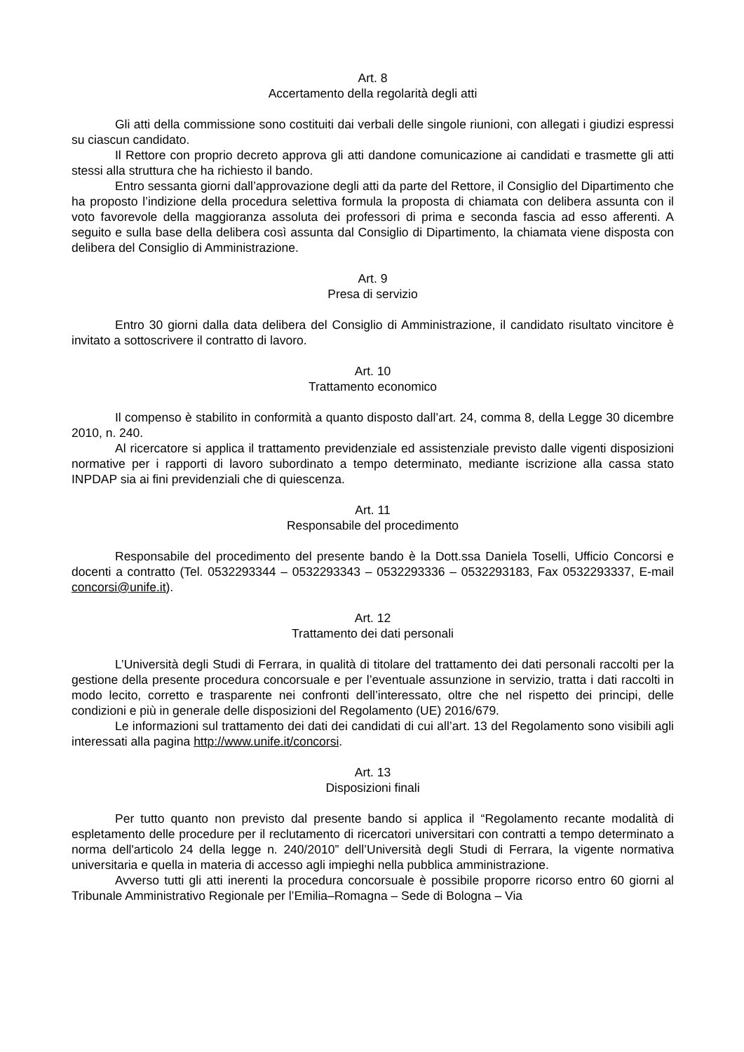Art. 8
Accertamento della regolarità degli atti
Gli atti della commissione sono costituiti dai verbali delle singole riunioni, con allegati i giudizi espressi su ciascun candidato.
Il Rettore con proprio decreto approva gli atti dandone comunicazione ai candidati e trasmette gli atti stessi alla struttura che ha richiesto il bando.
Entro sessanta giorni dall’approvazione degli atti da parte del Rettore, il Consiglio del Dipartimento che ha proposto l’indizione della procedura selettiva formula la proposta di chiamata con delibera assunta con il voto favorevole della maggioranza assoluta dei professori di prima e seconda fascia ad esso afferenti. A seguito e sulla base della delibera così assunta dal Consiglio di Dipartimento, la chiamata viene disposta con delibera del Consiglio di Amministrazione.
Art. 9
Presa di servizio
Entro 30 giorni dalla data delibera del Consiglio di Amministrazione, il candidato risultato vincitore è invitato a sottoscrivere il contratto di lavoro.
Art. 10
Trattamento economico
Il compenso è stabilito in conformità a quanto disposto dall’art. 24, comma 8, della Legge 30 dicembre 2010, n. 240.
Al ricercatore si applica il trattamento previdenziale ed assistenziale previsto dalle vigenti disposizioni normative per i rapporti di lavoro subordinato a tempo determinato, mediante iscrizione alla cassa stato INPDAP sia ai fini previdenziali che di quiescenza.
Art. 11
Responsabile del procedimento
Responsabile del procedimento del presente bando è la Dott.ssa Daniela Toselli, Ufficio Concorsi e docenti a contratto (Tel. 0532293344 – 0532293343 – 0532293336 – 0532293183, Fax 0532293337, E-mail concorsi@unife.it).
Art. 12
Trattamento dei dati personali
L’Università degli Studi di Ferrara, in qualità di titolare del trattamento dei dati personali raccolti per la gestione della presente procedura concorsuale e per l’eventuale assunzione in servizio, tratta i dati raccolti in modo lecito, corretto e trasparente nei confronti dell’interessato, oltre che nel rispetto dei principi, delle condizioni e più in generale delle disposizioni del Regolamento (UE) 2016/679.
Le informazioni sul trattamento dei dati dei candidati di cui all’art. 13 del Regolamento sono visibili agli interessati alla pagina http://www.unife.it/concorsi.
Art. 13
Disposizioni finali
Per tutto quanto non previsto dal presente bando si applica il “Regolamento recante modalità di espletamento delle procedure per il reclutamento di ricercatori universitari con contratti a tempo determinato a norma dell'articolo 24 della legge n. 240/2010” dell’Università degli Studi di Ferrara, la vigente normativa universitaria e quella in materia di accesso agli impieghi nella pubblica amministrazione.
Avverso tutti gli atti inerenti la procedura concorsuale è possibile proporre ricorso entro 60 giorni al Tribunale Amministrativo Regionale per l’Emilia–Romagna – Sede di Bologna – Via